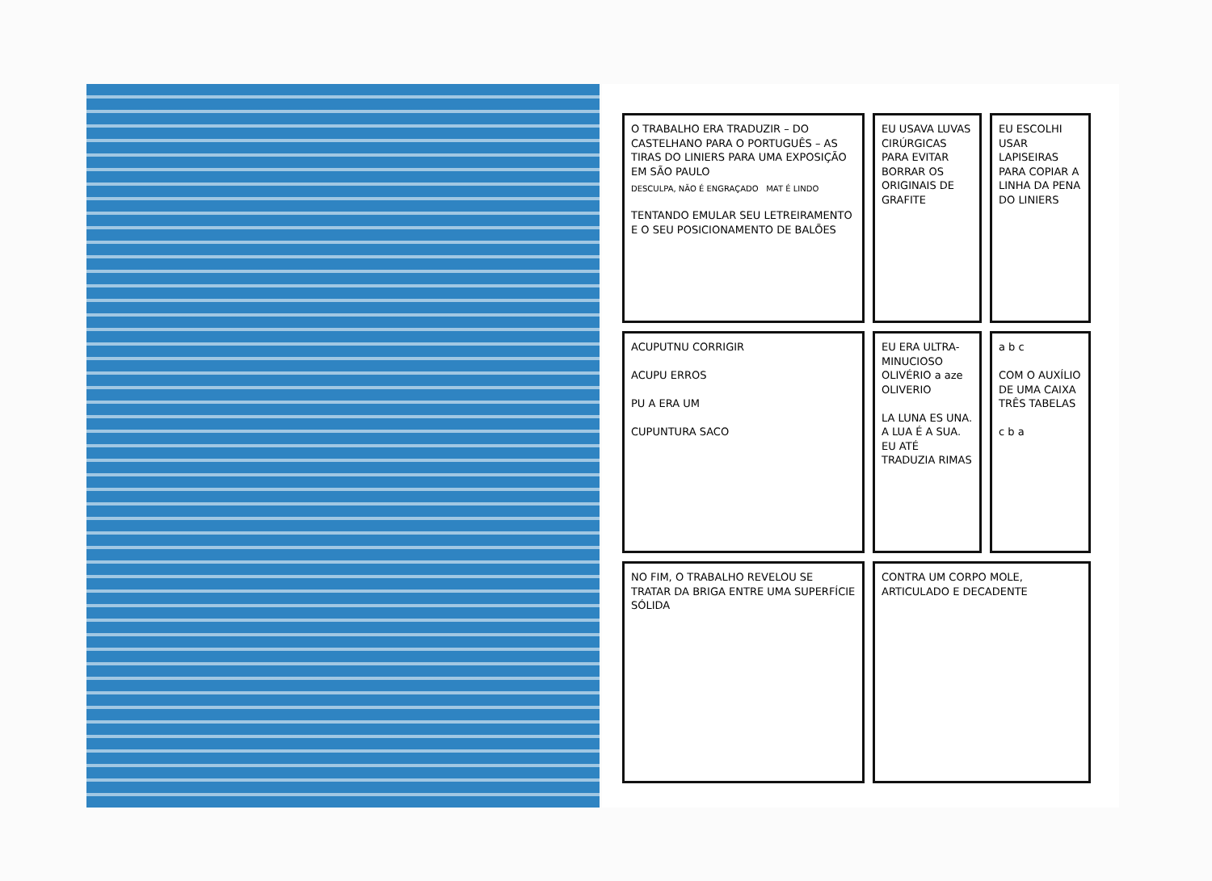O TRABALHO ERA TRADUZIR – DO CASTELHANO PARA O PORTUGUÊS – AS TIRAS DO LINIERS PARA UMA EXPOSIÇÃO EM SÃO PAULO
DESCULPA, NÃO É ENGRAÇADO MAT É LINDO
TENTANDO EMULAR SEU LETREIRAMENTO E O SEU POSICIONAMENTO DE BALÕES
EU USAVA LUVAS CIRÚRGICAS PARA EVITAR BORRAR OS ORIGINAIS DE GRAFITE
EU ESCOLHI USAR LAPISEIRAS PARA COPIAR A LINHA DA PENA DO LINIERS
ACUPUTNU CORRIGIR
ACUPU ERROS
PU A ERA UM
CUPUNTURA SACO
EU ERA ULTRA-MINUCIOSO
OLIVÉRIO a aze
OLIVERIO
LA LUNA ES UNA.
A LUA É A SUA.
EU ATÉ TRADUZIA RIMAS
a b c
COM O AUXÍLIO DE UMA CAIXA TRÊS TABELAS
c b a
NO FIM, O TRABALHO REVELOU SE TRATAR DA BRIGA ENTRE UMA SUPERFÍCIE SÓLIDA
CONTRA UM CORPO MOLE, ARTICULADO E DECADENTE